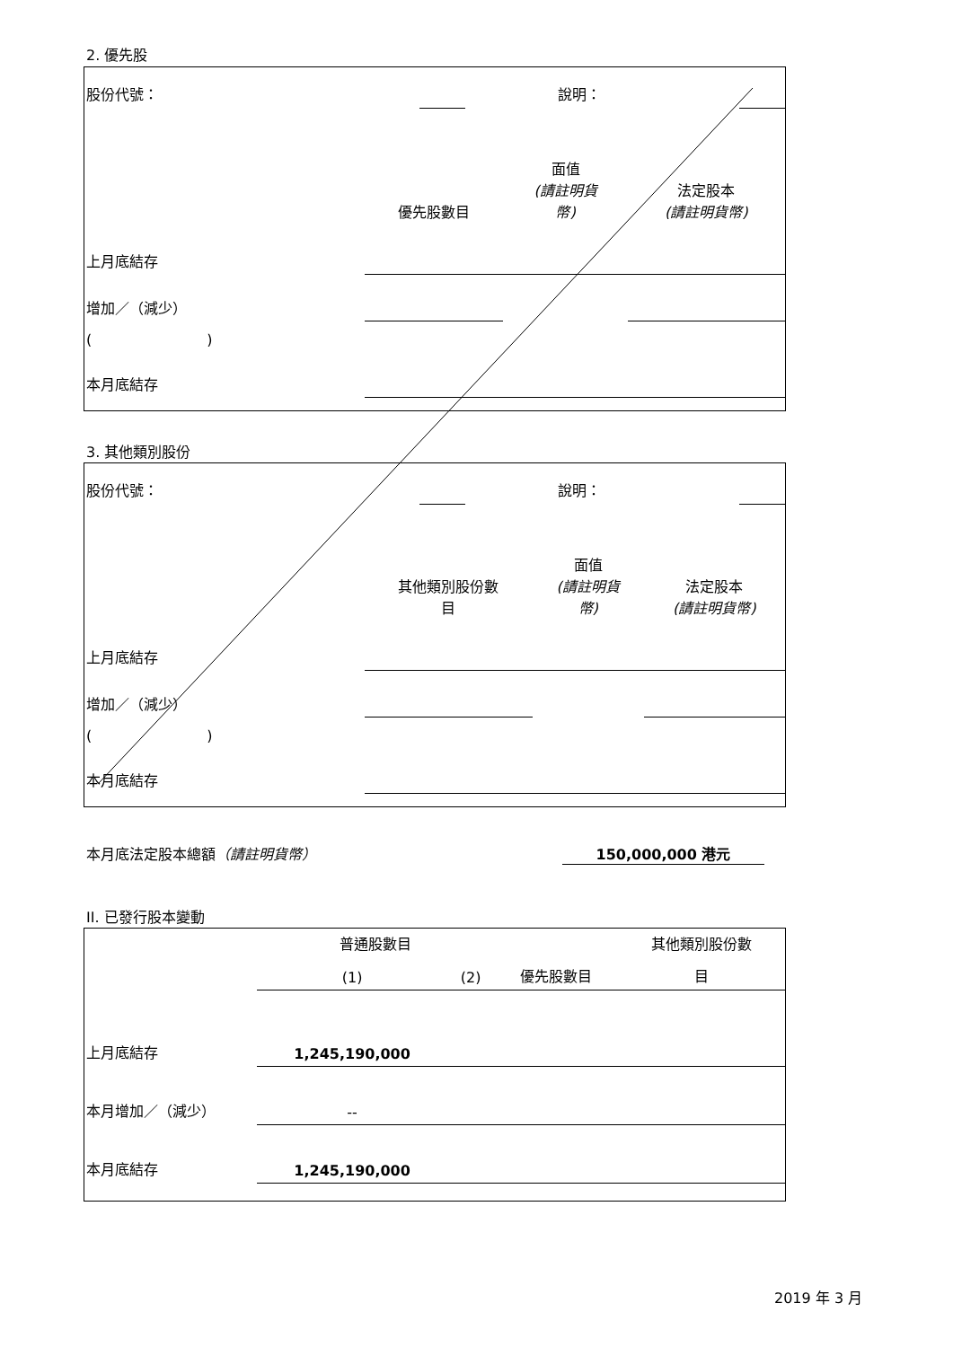2. 優先股
| 股份代號： | | 說明： | | |
| | 優先股數目 | 面值 (請註明貨 幣) | 法定股本 (請註明貨幣) |
| 上月底結存 | | | |
| 增加／（減少） | | | |
| ( ) | | | |
| 本月底結存 | | | |
3. 其他類別股份
| 股份代號： | | 說明： | | |
| | 其他類別股份數 目 | 面值 (請註明貨 幣) | 法定股本 (請註明貨幣) |
| 上月底結存 | | | |
| 增加／（減少） | | | |
| ( ) | | | |
| 本月底結存 | | | |
本月底法定股本總額（請註明貨幣） 150,000,000 港元
II. 已發行股本變動
| | 普通股數目 | | | 其他類別股份數 |
| | (1) | (2) | 優先股數目 | 目 |
| 上月底結存 | 1,245,190,000 | | | |
| 本月增加／（減少） | -- | | | |
| 本月底結存 | 1,245,190,000 | | | |
2019 年 3 月